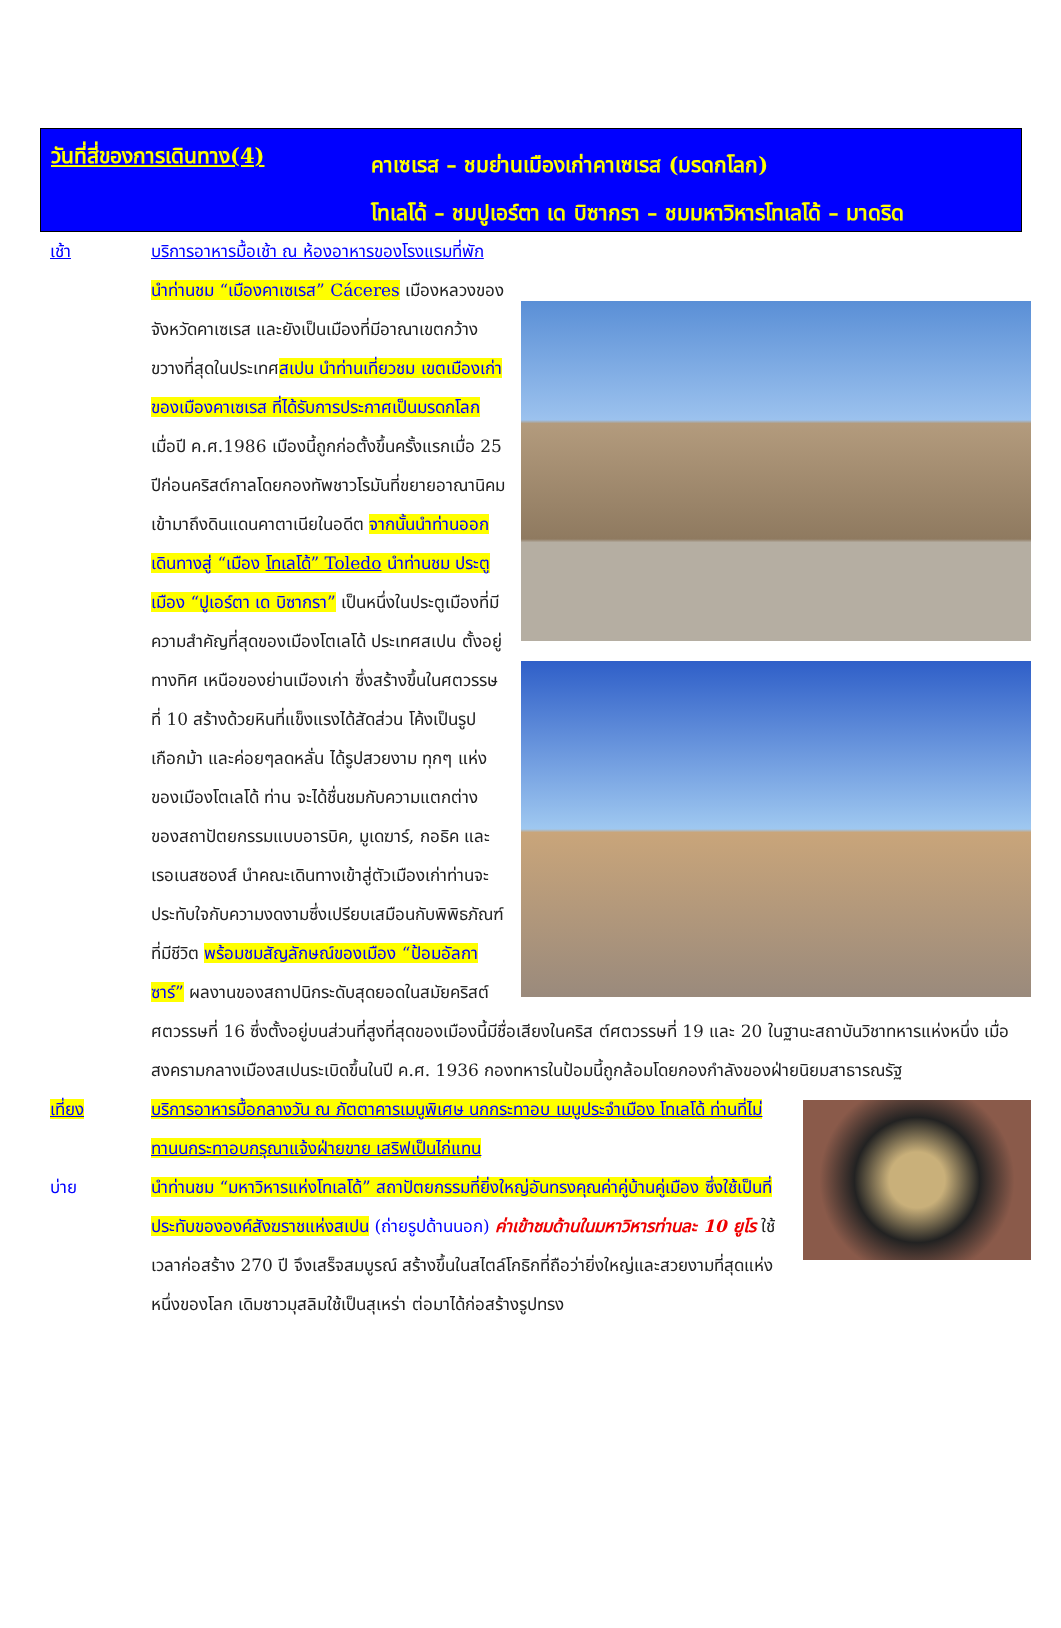วันที่สี่ของการเดินทาง(4)
คาเซเรส – ชมย่านเมืองเก่าคาเซเรส (มรดกโลก)
โทเลโด้ – ชมปูเอร์ตา เด บิซากรา – ชมมหาวิหารโทเลโด้ – มาดริด
เช้า บริการอาหารมื้อเช้า ณ ห้องอาหารของโรงแรมที่พัก
นำท่านชม “เมืองคาเซเรส” Cáceres เมืองหลวงของจังหวัดคาเซเรส และยังเป็นเมืองที่มีอาณาเขตกว้างขวางที่สุดในประเทศสเปน นำท่านเที่ยวชม เขตเมืองเก่าของเมืองคาเซเรส ที่ได้รับการประกาศเป็นมรดกโลกเมื่อปี ค.ศ.1986 เมืองนี้ถูกก่อตั้งขึ้นครั้งแรกเมื่อ 25 ปีก่อนคริสต์กาลโดยกองทัพชาวโรมันที่ขยายอาณานิคมเข้ามาถึงดินแดนคาตาเนียในอดีต จากนั้นนำท่านออกเดินทางสู่ “เมือง โทเลโด้” Toledo นำท่านชม ประตูเมือง “ปูเอร์ตา เด บิซากรา” เป็นหนึ่งในประตูเมืองที่มีความสำคัญที่สุดของเมืองโตเลโด้ ประเทศสเปน ตั้งอยู่ทางทิศ
เหนือของย่านเมืองเก่า ซึ่งสร้างขึ้นในศตวรรษที่ 10 สร้างด้วยหินที่แข็งแรงได้สัดส่วน โค้งเป็นรูปเกือกม้า และค่อยๆลดหลั่น ได้รูปสวยงาม ทุกๆ แห่งของเมืองโตเลโด้ ท่าน จะได้ชื่นชมกับความแตกต่างของสถาปัตยกรรมแบบอารบิค, มูเดฆาร์, กอธิค และเรอเนสซองส์ นำคณะเดินทางเข้าสู่ตัวเมืองเก่าท่านจะประทับใจกับความงดงามซึ่งเปรียบเสมือนกับพิพิธภัณฑ์ที่มีชีวิต พร้อมชมสัญลักษณ์ของเมือง “ป้อมอัลกาซาร์” ผลงานของสถาปนิกระดับสุดยอดในสมัยคริสต์ศตวรรษที่ 16 ซึ่งตั้งอยู่บนส่วนที่สูงที่สุดของเมืองนี้มีชื่อเสียงในคริส ต์ศตวรรษที่ 19 และ 20 ในฐานะสถาบันวิชาทหารแห่งหนึ่ง เมื่อสงครามกลางเมืองสเปนระเบิดขึ้นในปี ค.ศ. 1936 กองทหารในป้อมนี้ถูกล้อมโดยกองกำลังของฝ่ายนิยมสาธารณรัฐ
เที่ยง
บ่าย
บริการอาหารมื้อกลางวัน ณ ภัตตาคารเมนูพิเศษ นกกระทาอบ เมนูประจำเมือง โทเลโด้ ท่านที่ไม่ทานนกระทาอบกรุณาแจ้งฝ่ายขาย เสริฟเป็นไก่แทน
นำท่านชม “มหาวิหารแห่งโทเลโด้” สถาปัตยกรรมที่ยิ่งใหญ่อันทรงคุณค่าคู่บ้านคู่เมือง ซึ่งใช้เป็นที่ประทับขององค์สังฆราชแห่งสเปน (ถ่ายรูปด้านนอก) ค่าเข้าชมด้านในมหาวิหารท่านละ 10 ยูโร ใช้เวลาก่อสร้าง 270 ปี จึงเสร็จสมบูรณ์ สร้างขึ้นในสไตล์โกธิกที่ถือว่ายิ่งใหญ่และสวยงามที่สุดแห่งหนึ่งของโลก เดิมชาวมุสลิมใช้เป็นสุเหร่า ต่อมาได้ก่อสร้างรูปทรง